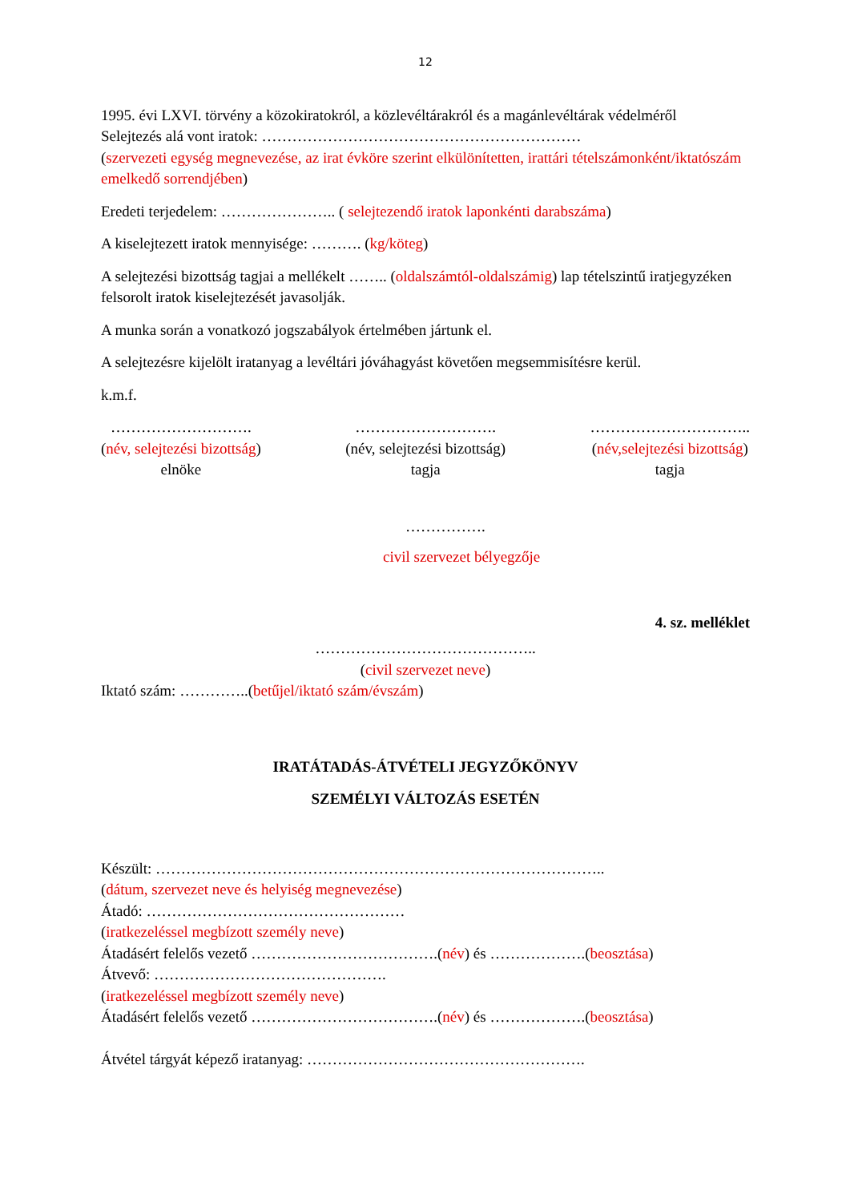12
1995. évi LXVI. törvény a közokiratokról, a közlevéltárakról és a magánlevéltárak védelméről
Selejtezés alá vont iratok: ………………………………………………………
(szervezeti egység megnevezése, az irat évköre szerint elkülönítetten, irattári tételszámonként/iktatószám emelkedő sorrendjében)
Eredeti terjedelem: ………………….. ( selejtezendő iratok laponkénti darabszáma)
A kiselejtezett iratok mennyisége: ………. (kg/köteg)
A selejtezési bizottság tagjai a mellékelt …….. (oldalszámtól-oldalszámig) lap tételszintű iratjegyzéken felsorolt iratok kiselejtezését javasolják.
A munka során a vonatkozó jogszabályok értelmében jártunk el.
A selejtezésre kijelölt iratanyag a levéltári jóváhagyást követően megsemmisítésre kerül.
k.m.f.
……………………….
(név, selejtezési bizottság)
elnöke
……………………….
(név, selejtezési bizottság)
tagja
…………………………..
(név,selejtezési bizottság)
tagja
…………….
civil szervezet bélyegzője
4. sz. melléklet
……………………………………..
(civil szervezet neve)
Iktató szám: …………..(betűjel/iktató szám/évszám)
IRATÁTADÁS-ÁTVÉTELI JEGYZŐKÖNYV
SZEMÉLYI VÁLTOZÁS ESETÉN
Készült: ……………………………………………………………………………..
(dátum, szervezet neve és helyiség megnevezése)
Átadó: ……………………………………………
(iratkezeléssel megbízott személy neve)
Átadásért felelős vezető ……………………………….(név) és ……………….(beosztása)
Átvevő: ……………………………………….
(iratkezeléssel megbízott személy neve)
Átadásért felelős vezető ……………………………….(név) és ……………….(beosztása)
Átvétel tárgyát képező iratanyag: ……………………………………………….